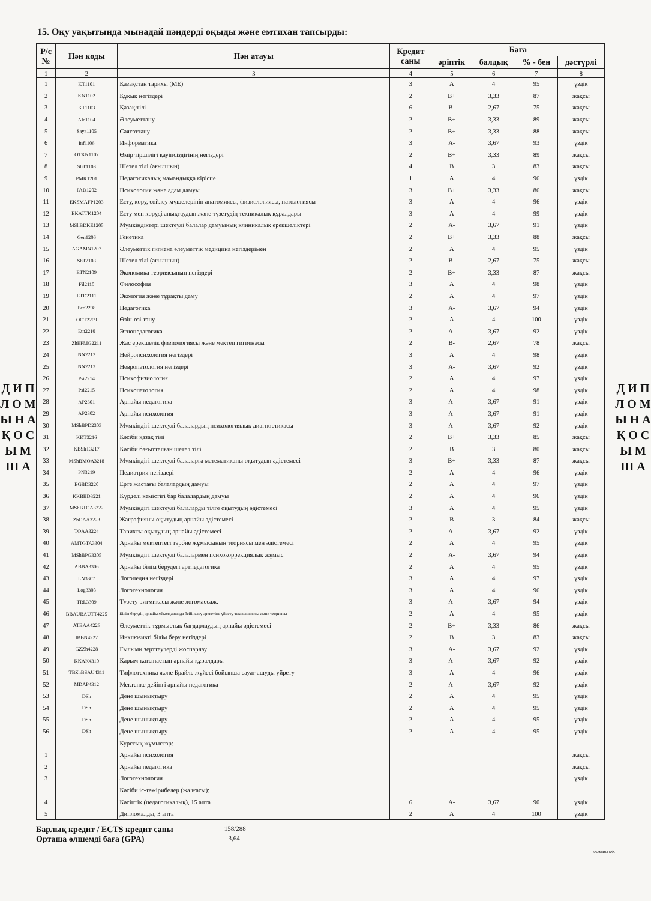Д И П Л О М Ы Н А Қ О С Ы М Ш А
15. Оқу уақытында мынадай пәндерді оқыды және емтихан тапсырды:
| Р/с № | Пән коды | Пән атауы | Кредит саны | Баға | | | |
| --- | --- | --- | --- | --- | --- | --- | --- |
| | | | | әріптік | балдық | % - бен | дәстүрлі |
| 1 | 2 | 3 | 4 | 5 | 6 | 7 | 8 |
| 1 | KT1101 | Қазақстан тарихы (МЕ) | 3 | A | 4 | 95 | үздік |
| 2 | KN1102 | Құқық негіздері | 2 | B+ | 3,33 | 87 | жақсы |
| 3 | KT1103 | Қазақ тілі | 6 | B- | 2,67 | 75 | жақсы |
| 4 | Ale1104 | Әлеуметтану | 2 | B+ | 3,33 | 89 | жақсы |
| 5 | Saya1105 | Саясаттану | 2 | B+ | 3,33 | 88 | жақсы |
| 6 | Inf1106 | Информатика | 3 | A- | 3,67 | 93 | үздік |
| 7 | OTKN1107 | Өмір тіршілігі қауіпсіздігінің негіздері | 2 | B+ | 3,33 | 89 | жақсы |
| 8 | ShT1108 | Шетел тілі (ағылшын) | 4 | B | 3 | 83 | жақсы |
| 9 | PMK1201 | Педагогикалық мамандыққа кіріспе | 1 | A | 4 | 96 | үздік |
| 10 | PAD1202 | Психология және адам дамуы | 3 | B+ | 3,33 | 86 | жақсы |
| 11 | EKSMAFP1203 | Есту, көру, сөйлеу мүшелерінің анатомиясы, физиологиясы, патологиясы | 3 | A | 4 | 96 | үздік |
| 12 | EKATTK1204 | Есту мен көруді анықтаудың және түзетудің техникалық құралдары | 3 | A | 4 | 99 | үздік |
| 13 | MShBDKE1205 | Мүмкіндіктері шектеулі балалар дамуының клиникалық ерекшеліктері | 2 | A- | 3,67 | 91 | үздік |
| 14 | Gen1206 | Генетика | 2 | B+ | 3,33 | 88 | жақсы |
| 15 | AGAMN1207 | Әлеуметтік гигиена әлеуметтік медицина негіздерімен | 2 | A | 4 | 95 | үздік |
| 16 | ShT2108 | Шетел тілі (ағылшын) | 2 | B- | 2,67 | 75 | жақсы |
| 17 | ETN2109 | Экономика теориясының негіздері | 2 | B+ | 3,33 | 87 | жақсы |
| 18 | Fil2110 | Философия | 3 | A | 4 | 98 | үздік |
| 19 | ETD2111 | Экология және тұрақты даму | 2 | A | 4 | 97 | үздік |
| 20 | Ped2208 | Педагогика | 3 | A- | 3,67 | 94 | үздік |
| 21 | OOT2209 | Өзін-өзі тану | 2 | A | 4 | 100 | үздік |
| 22 | Etn2210 | Этнопедагогика | 2 | A- | 3,67 | 92 | үздік |
| 23 | ZhEFMG2211 | Жас ерекшелік физиологиясы және мектеп гигиенасы | 2 | B- | 2,67 | 78 | жақсы |
| 24 | NN2212 | Нейропсихология негіздері | 3 | A | 4 | 98 | үздік |
| 25 | NN2213 | Невропатология негіздері | 3 | A- | 3,67 | 92 | үздік |
| 26 | Psi2214 | Психофизиология | 2 | A | 4 | 97 | үздік |
| 27 | Psi2215 | Психопатология | 2 | A | 4 | 98 | үздік |
| 28 | AP2301 | Арнайы педагогика | 3 | A- | 3,67 | 91 | үздік |
| 29 | AP2302 | Арнайы психология | 3 | A- | 3,67 | 91 | үздік |
| 30 | MShBPD2303 | Мүмкіндігі шектеулі балалардың психологиялық диагностикасы | 3 | A- | 3,67 | 92 | үздік |
| 31 | KKT3216 | Кәсіби қазақ тілі | 2 | B+ | 3,33 | 85 | жақсы |
| 32 | KBShT3217 | Кәсіби бағытталған шетел тілі | 2 | B | 3 | 80 | жақсы |
| 33 | MShBMOA3218 | Мүмкіндігі шектеулі балаларға математиканы оқытудың әдістемесі | 3 | B+ | 3,33 | 87 | жақсы |
| 34 | PN3219 | Педиатрия негіздері | 2 | A | 4 | 96 | үздік |
| 35 | EGBD3220 | Ерте жастағы балалардың дамуы | 2 | A | 4 | 97 | үздік |
| 36 | KKBBD3221 | Күрделі кемістігі бар балалардың дамуы | 2 | A | 4 | 96 | үздік |
| 37 | MShBTOA3222 | Мүмкіндігі шектеулі балаларды тілге оқытудың әдістемесі | 3 | A | 4 | 95 | үздік |
| 38 | ZhOAA3223 | Жағрафияны оқытудың арнайы әдістемесі | 2 | B | 3 | 84 | жақсы |
| 39 | TOAA3224 | Тарихты оқытудың арнайы әдістемесі | 2 | A- | 3,67 | 92 | үздік |
| 40 | AMTGTA3304 | Арнайы мектептегі тәрбие жұмысының теориясы мен әдістемесі | 2 | A | 4 | 95 | үздік |
| 41 | MShBPG3305 | Мүмкіндігі шектеулі балалармен психокоррекциялық жұмыс | 2 | A- | 3,67 | 94 | үздік |
| 42 | ABBA3306 | Арнайы білім берудегі артпедагогика | 2 | A | 4 | 95 | үздік |
| 43 | LN3307 | Логопедия негіздері | 3 | A | 4 | 97 | үздік |
| 44 | Log3308 | Логотехнология | 3 | A | 4 | 96 | үздік |
| 45 | TRL3309 | Түзету ритмикасы және логомассаж. | 3 | A- | 3,67 | 94 | үздік |
| 46 | BBAUBAUTT4225 | Білім берудің арнайы ұйымдарында бейінелеу әрекетіне үйрету технологиясы және теориясы | 2 | A | 4 | 95 | үздік |
| 47 | ATBAA4226 | Әлеуметтік-тұрмыстық бағдарлаудың арнайы әдістемесі | 2 | B+ | 3,33 | 86 | жақсы |
| 48 | IBBN4227 | Инклюзивті білім беру негіздері | 2 | B | 3 | 83 | жақсы |
| 49 | GZZh4228 | Ғылыми зерттеулерді жоспарлау | 3 | A- | 3,67 | 92 | үздік |
| 50 | KKAK4310 | Қарым-қатынастың арнайы құралдары | 3 | A- | 3,67 | 92 | үздік |
| 51 | TBZhBSAU4311 | Тифлотехника және Брайль жүйесі бойынша сауат ашуды үйрету | 3 | A | 4 | 96 | үздік |
| 52 | MDAP4312 | Мектепке дейінгі арнайы педагогика | 2 | A- | 3,67 | 92 | үздік |
| 53 | DSh | Дене шынықтыру | 2 | A | 4 | 95 | үздік |
| 54 | DSh | Дене шынықтыру | 2 | A | 4 | 95 | үздік |
| 55 | DSh | Дене шынықтыру | 2 | A | 4 | 95 | үздік |
| 56 | DSh | Дене шынықтыру | 2 | A | 4 | 95 | үздік |
| | | Курстық жұмыстар: | | | | | |
| 1 | | Арнайы психология | | | | | жақсы |
| 2 | | Арнайы педагогика | | | | | жақсы |
| 3 | | Логотехнология | | | | | үздік |
| | | Кәсіби іс-тәжірибелер (жалғасы): | | | | | |
| 4 | | Кәсіптік (педагогикалық), 15 апта | 6 | A- | 3,67 | 90 | үздік |
| 5 | | Дипломалды, 3 апта | 2 | A | 4 | 100 | үздік |
Барлық кредит / ECTS кредит саны 158/288
Орташа өлшемді баға (GPA) 3,64
г.Алматы БФ.
Д И П Л О М Ы Н А Қ О С Ы М Ш А